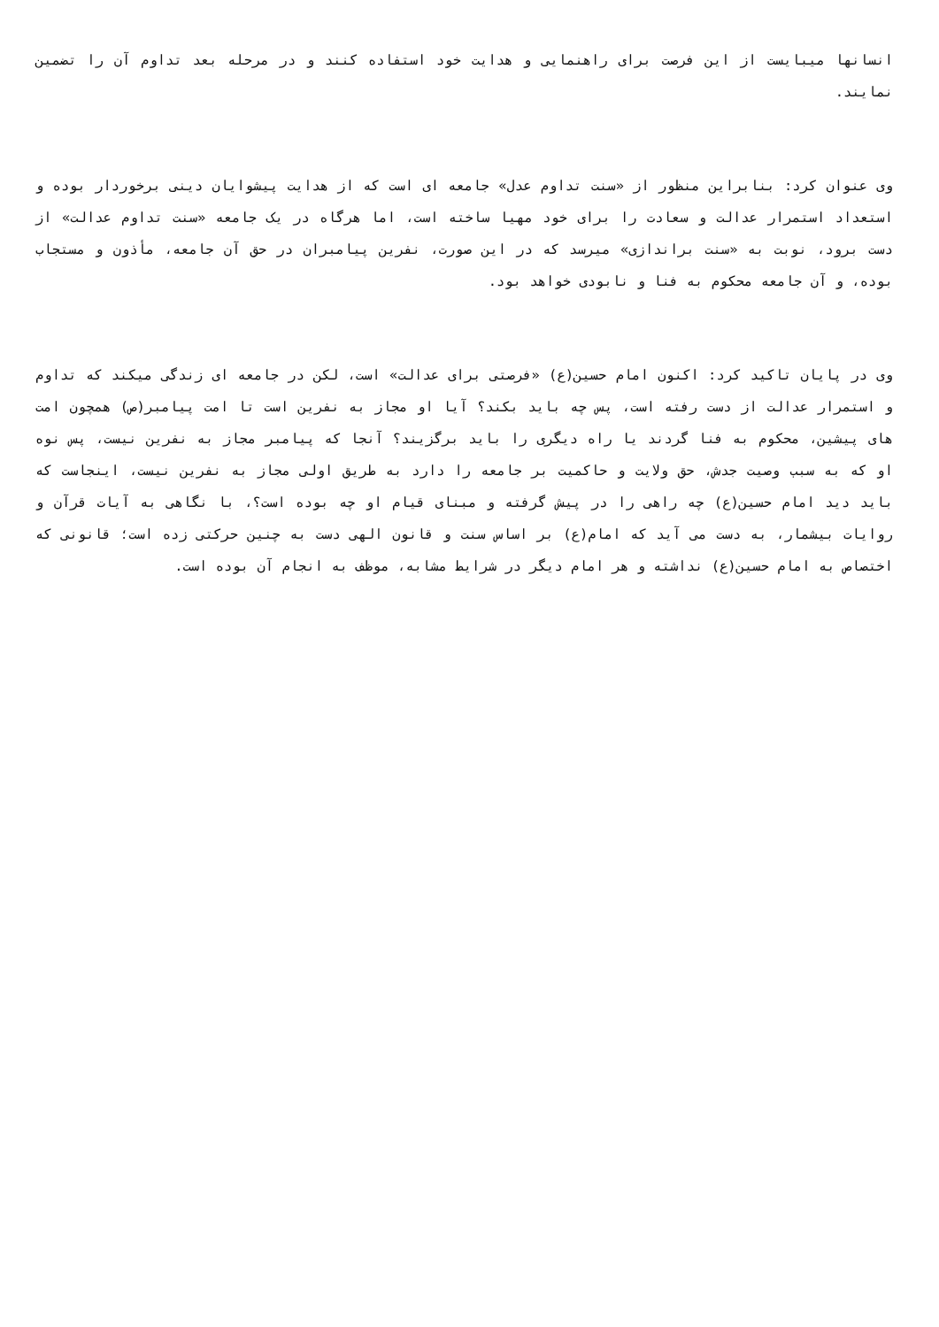انسانها میبایست از این فرصت برای راهنمایی و هدایت خود استفاده کنند و در مرحله بعد تداوم آن را تضمین نمایند.
وی عنوان کرد: بنابراین منظور از «سنت تداوم عدل» جامعه ای است که از هدایت پیشوایان دینی برخوردار بوده و استعداد استمرار عدالت و سعادت را برای خود مهیا ساخته است، اما هرگاه در یک جامعه «سنت تداوم عدالت» از دست برود، نوبت به «سنت براندازی» میرسد که در این صورت، نفرین پیامبران در حق آن جامعه، مأذون و مستجاب بوده، و آن جامعه محکوم به فنا و نابودی خواهد بود.
وی در پایان تاکید کرد: اکنون امام حسین(ع) «فرصتی برای عدالت» است، لکن در جامعه ای زندگی میکند که تداوم و استمرار عدالت از دست رفته است، پس چه باید بکند؟ آیا او مجاز به نفرین است تا امت پیامبر(ص) همچون امت های پیشین، محکوم به فنا گردند یا راه دیگری را باید برگزیند؟ آنجا که پیامبر مجاز به نفرین نیست، پس نوه او که به سبب وصیت جدش، حق ولایت و حاکمیت بر جامعه را دارد به طریق اولی مجاز به نفرین نیست، اینجاست که باید دید امام حسین(ع) چه راهی را در پیش گرفته و مبنای قیام او چه بوده است؟، با نگاهی به آیات قرآن و روایات بیشمار، به دست می آید که امام(ع) بر اساس سنت و قانون الهی دست به چنین حرکتی زده است؛ قانونی که اختصاص به امام حسین(ع) نداشته و هر امام دیگر در شرایط مشابه، موظف به انجام آن بوده است.